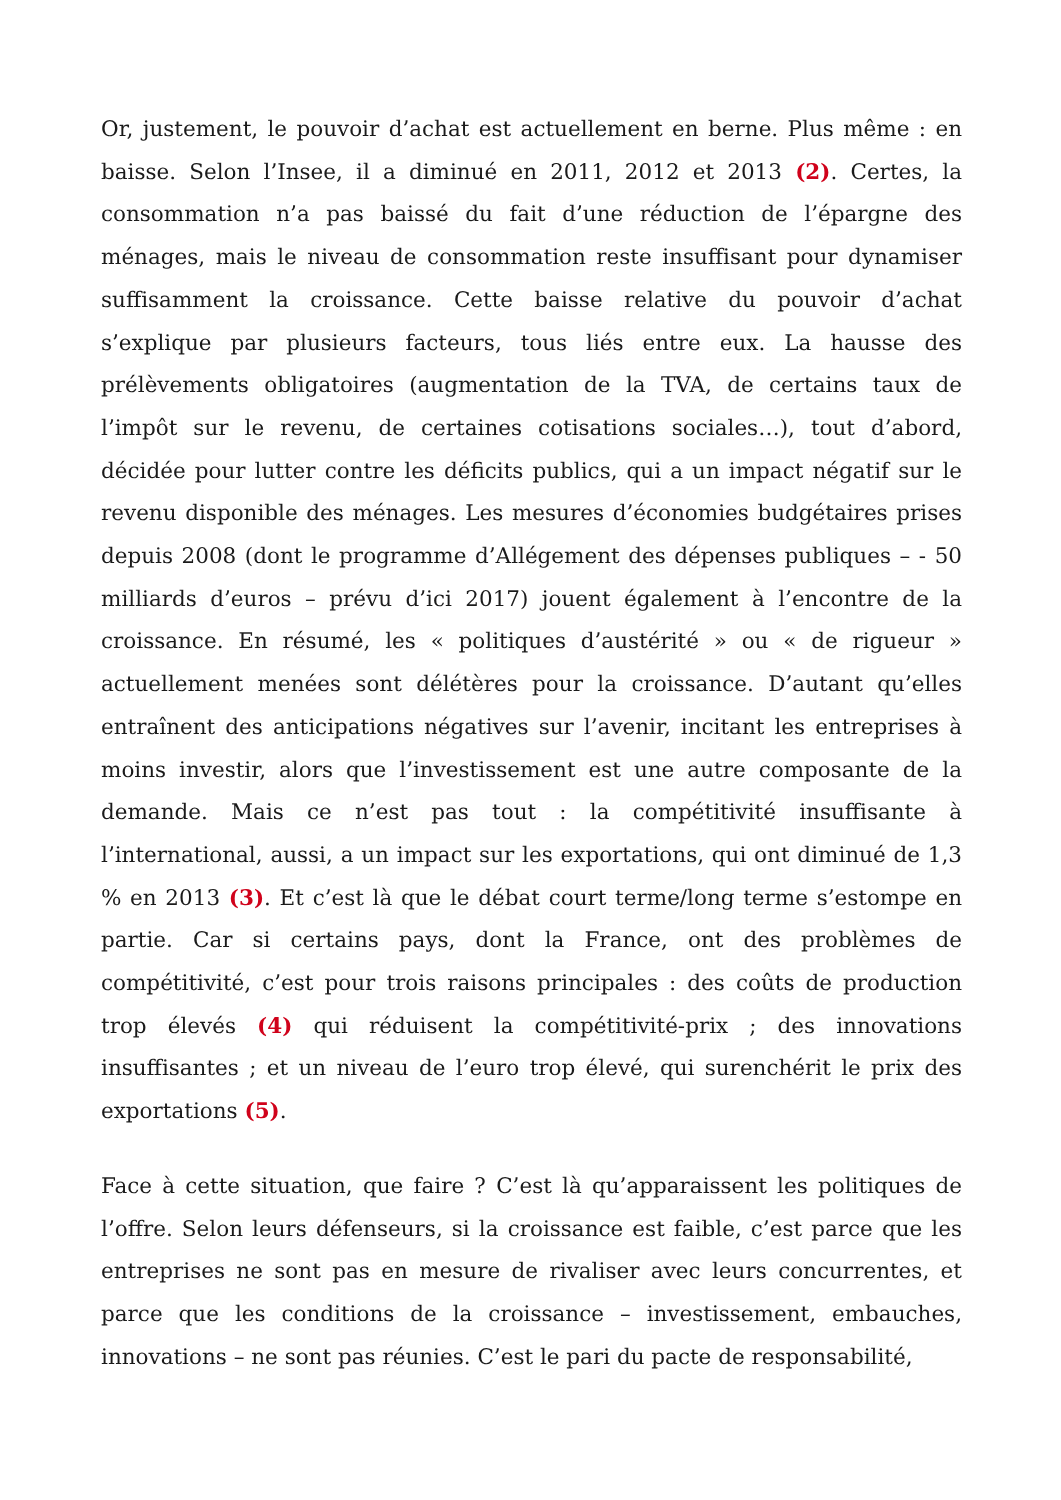Or, justement, le pouvoir d’achat est actuellement en berne. Plus même : en baisse. Selon l’Insee, il a diminué en 2011, 2012 et 2013 (2). Certes, la consommation n’a pas baissé du fait d’une réduction de l’épargne des ménages, mais le niveau de consommation reste insuffisant pour dynamiser suffisamment la croissance. Cette baisse relative du pouvoir d’achat s’explique par plusieurs facteurs, tous liés entre eux. La hausse des prélèvements obligatoires (augmentation de la TVA, de certains taux de l’impôt sur le revenu, de certaines cotisations sociales…), tout d’abord, décidée pour lutter contre les déficits publics, qui a un impact négatif sur le revenu disponible des ménages. Les mesures d’économies budgétaires prises depuis 2008 (dont le programme d’Allégement des dépenses publiques – - 50 milliards d’euros – prévu d’ici 2017) jouent également à l’encontre de la croissance. En résumé, les « politiques d’austérité » ou « de rigueur » actuellement menées sont délétères pour la croissance. D’autant qu’elles entraînent des anticipations négatives sur l’avenir, incitant les entreprises à moins investir, alors que l’investissement est une autre composante de la demande. Mais ce n’est pas tout : la compétitivité insuffisante à l’international, aussi, a un impact sur les exportations, qui ont diminué de 1,3 % en 2013 (3). Et c’est là que le débat court terme/long terme s’estompe en partie. Car si certains pays, dont la France, ont des problèmes de compétitivité, c’est pour trois raisons principales : des coûts de production trop élevés (4) qui réduisent la compétitivité-prix ; des innovations insuffisantes ; et un niveau de l’euro trop élevé, qui surenchérit le prix des exportations (5).
Face à cette situation, que faire ? C’est là qu’apparaissent les politiques de l’offre. Selon leurs défenseurs, si la croissance est faible, c’est parce que les entreprises ne sont pas en mesure de rivaliser avec leurs concurrentes, et parce que les conditions de la croissance – investissement, embauches, innovations – ne sont pas réunies. C’est le pari du pacte de responsabilité,